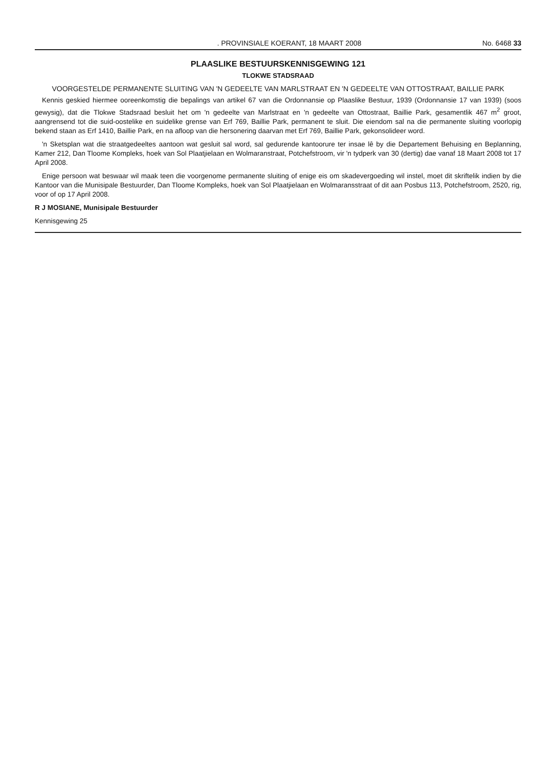. PROVINSIALE KOERANT, 18 MAART 2008 No. 6468 33
PLAASLIKE BESTUURSKENNISGEWING 121
TLOKWE STADSRAAD
VOORGESTELDE PERMANENTE SLUITING VAN 'N GEDEELTE VAN MARLSTRAAT EN 'N GEDEELTE VAN OTTOSTRAAT, BAILLIE PARK
Kennis geskied hiermee ooreenkomstig die bepalings van artikel 67 van die Ordonnansie op Plaaslike Bestuur, 1939 (Ordonnansie 17 van 1939) (soos gewysig), dat die Tlokwe Stadsraad besluit het om 'n gedeelte van Marlstraat en 'n gedeelte van Ottostraat, Baillie Park, gesamentlik 467 m<sup>2</sup> groot, aangrensend tot die suid-oostelike en suidelike grense van Erf 769, Baillie Park, permanent te sluit. Die eiendom sal na die permanente sluiting voorlopig bekend staan as Erf 1410, Baillie Park, en na afloop van die hersonering daarvan met Erf 769, Baillie Park, gekonsolideer word.
'n Sketsplan wat die straatgedeeltes aantoon wat gesluit sal word, sal gedurende kantoorure ter insae lê by die Departement Behuising en Beplanning, Kamer 212, Dan Tloome Kompleks, hoek van Sol Plaatjielaan en Wolmaranstraat, Potchefstroom, vir 'n tydperk van 30 (dertig) dae vanaf 18 Maart 2008 tot 17 April 2008.
Enige persoon wat beswaar wil maak teen die voorgenome permanente sluiting of enige eis om skadevergoeding wil instel, moet dit skriftelik indien by die Kantoor van die Munisipale Bestuurder, Dan Tloome Kompleks, hoek van Sol Plaatjielaan en Wolmaransstraat of dit aan Posbus 113, Potchefstroom, 2520, rig, voor of op 17 April 2008.
R J MOSIANE, Munisipale Bestuurder
Kennisgewing 25